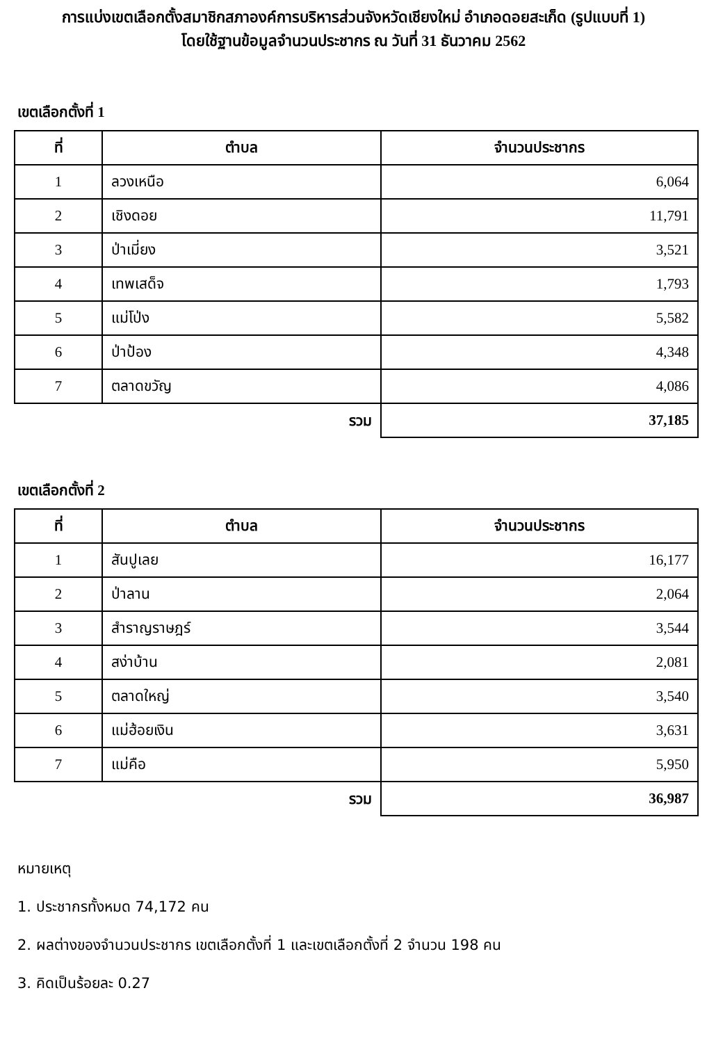การแบ่งเขตเลือกตั้งสมาชิกสภาองค์การบริหารส่วนจังหวัดเชียงใหม่ อำเภอดอยสะเก็ด (รูปแบบที่ 1)
โดยใช้ฐานข้อมูลจำนวนประชากร ณ วันที่ 31 ธันวาคม 2562
เขตเลือกตั้งที่ 1
| ที่ | ตำบล | จำนวนประชากร |
| --- | --- | --- |
| 1 | ลวงเหนือ | 6,064 |
| 2 | เชิงดอย | 11,791 |
| 3 | ป่าเมี่ยง | 3,521 |
| 4 | เทพเสด็จ | 1,793 |
| 5 | แม่โป่ง | 5,582 |
| 6 | ป่าป้อง | 4,348 |
| 7 | ตลาดขวัญ | 4,086 |
| | รวม | 37,185 |
เขตเลือกตั้งที่ 2
| ที่ | ตำบล | จำนวนประชากร |
| --- | --- | --- |
| 1 | สันปูเลย | 16,177 |
| 2 | ป่าลาน | 2,064 |
| 3 | สำราญราษฎร์ | 3,544 |
| 4 | สง่าบ้าน | 2,081 |
| 5 | ตลาดใหญ่ | 3,540 |
| 6 | แม่ฮ้อยเงิน | 3,631 |
| 7 | แม่คือ | 5,950 |
| | รวม | 36,987 |
หมายเหตุ
1. ประชากรทั้งหมด 74,172 คน
2. ผลต่างของจำนวนประชากร เขตเลือกตั้งที่ 1 และเขตเลือกตั้งที่ 2 จำนวน 198 คน
3. คิดเป็นร้อยละ 0.27